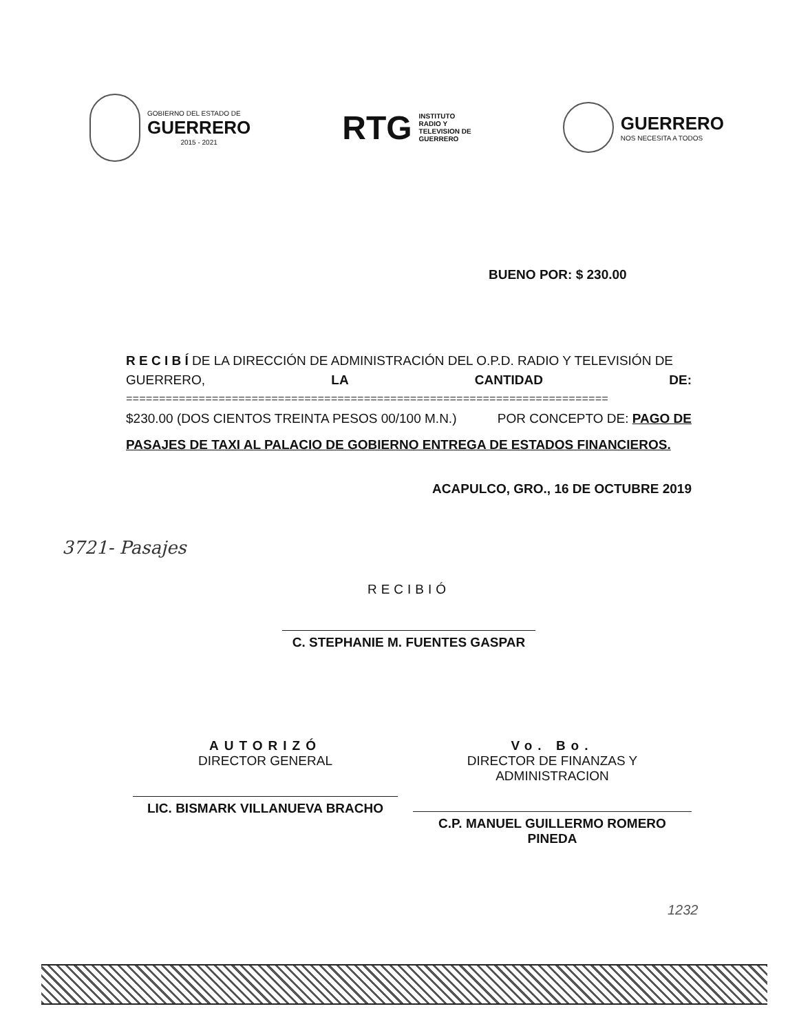GOBIERNO DEL ESTADO DE
GUERRERO
2015 - 2021
RTG
INSTITUTO
RADIO Y
TELEVISION DE
GUERRERO
GUERRERO
NOS NECESITA A TODOS
BUENO POR: $ 230.00
R E C I B Í DE LA DIRECCIÓN DE ADMINISTRACIÓN DEL O.P.D. RADIO Y TELEVISIÓN DE
GUERRERO, LA CANTIDAD DE:
=========================================================================
$230.00 (DOS CIENTOS TREINTA PESOS 00/100 M.N.) POR CONCEPTO DE: PAGO DE
PASAJES DE TAXI AL PALACIO DE GOBIERNO ENTREGA DE ESTADOS FINANCIEROS.
ACAPULCO, GRO., 16 DE OCTUBRE 2019
3721- Pasajes
RECIBIÓ
C. STEPHANIE M. FUENTES GASPAR
AUTORIZÓ
DIRECTOR GENERAL
LIC. BISMARK VILLANUEVA BRACHO
Vo. Bo.
DIRECTOR DE FINANZAS Y ADMINISTRACION
C.P. MANUEL GUILLERMO ROMERO PINEDA
1232